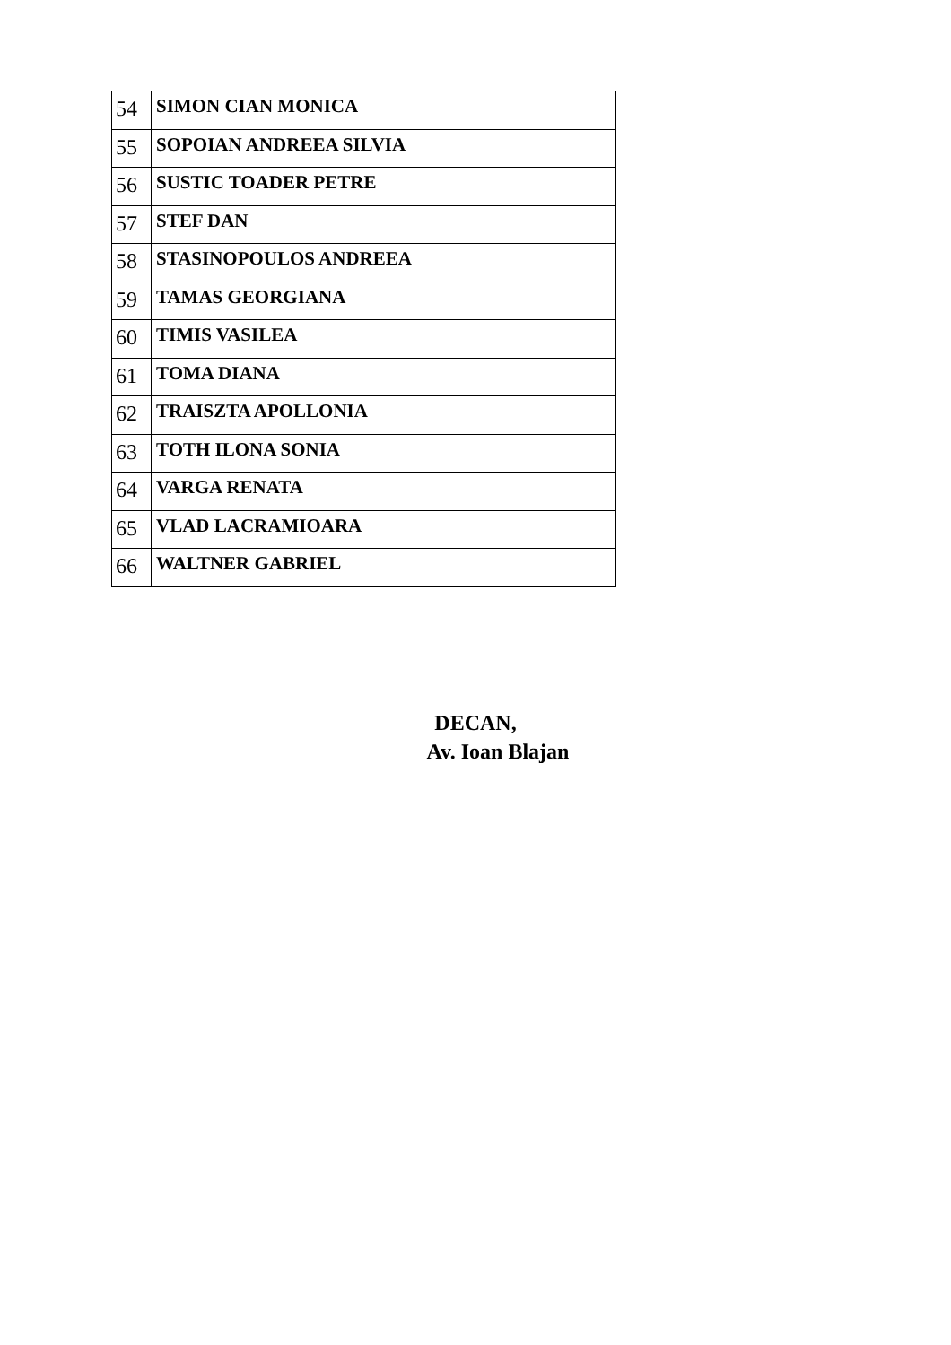| 54 | SIMON CIAN MONICA |
| 55 | SOPOIAN ANDREEA SILVIA |
| 56 | SUSTIC TOADER PETRE |
| 57 | STEF DAN |
| 58 | STASINOPOULOS ANDREEA |
| 59 | TAMAS GEORGIANA |
| 60 | TIMIS VASILEA |
| 61 | TOMA DIANA |
| 62 | TRAISZTA APOLLONIA |
| 63 | TOTH ILONA SONIA |
| 64 | VARGA RENATA |
| 65 | VLAD LACRAMIOARA |
| 66 | WALTNER GABRIEL |
DECAN,
Av. Ioan Blajan